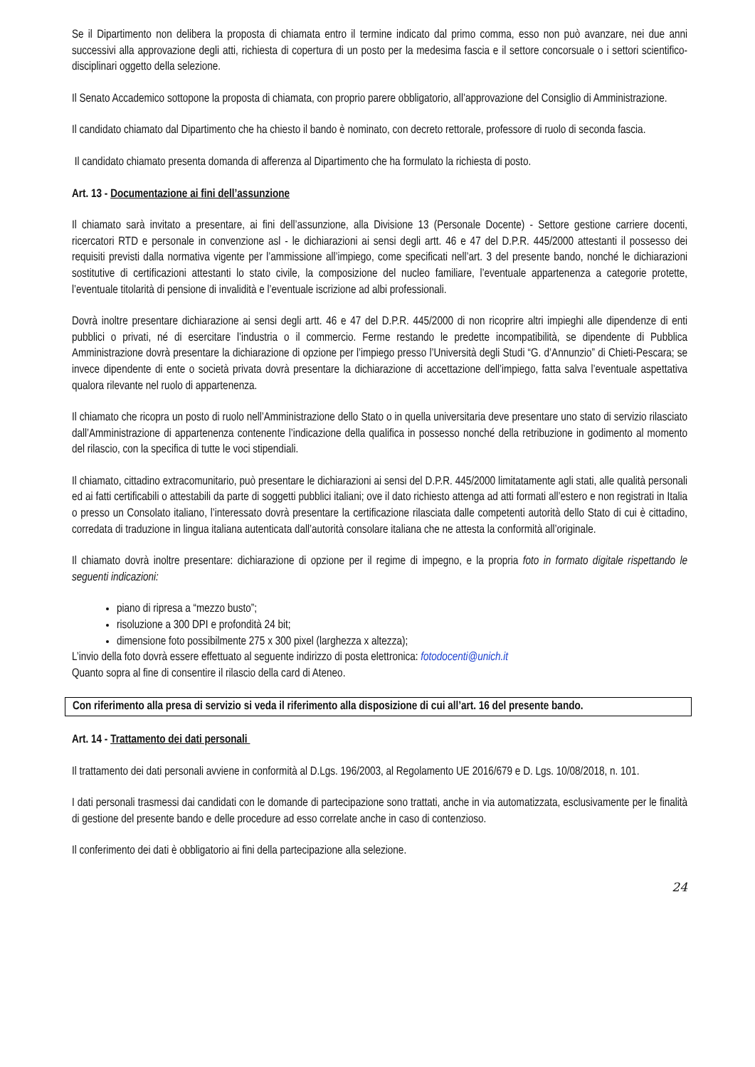Se il Dipartimento non delibera la proposta di chiamata entro il termine indicato dal primo comma, esso non può avanzare, nei due anni successivi alla approvazione degli atti, richiesta di copertura di un posto per la medesima fascia e il settore concorsuale o i settori scientifico-disciplinari oggetto della selezione.
Il Senato Accademico sottopone la proposta di chiamata, con proprio parere obbligatorio, all’approvazione del Consiglio di Amministrazione.
Il candidato chiamato dal Dipartimento che ha chiesto il bando è nominato, con decreto rettorale, professore di ruolo di seconda fascia.
Il candidato chiamato presenta domanda di afferenza al Dipartimento che ha formulato la richiesta di posto.
Art. 13 - Documentazione ai fini dell’assunzione
Il chiamato sarà invitato a presentare, ai fini dell’assunzione, alla Divisione 13 (Personale Docente) - Settore gestione carriere docenti, ricercatori RTD e personale in convenzione asl - le dichiarazioni ai sensi degli artt. 46 e 47 del D.P.R. 445/2000 attestanti il possesso dei requisiti previsti dalla normativa vigente per l’ammissione all’impiego, come specificati nell’art. 3 del presente bando, nonché le dichiarazioni sostitutive di certificazioni attestanti lo stato civile, la composizione del nucleo familiare, l’eventuale appartenenza a categorie protette, l’eventuale titolarità di pensione di invalidità e l’eventuale iscrizione ad albi professionali.
Dovrà inoltre presentare dichiarazione ai sensi degli artt. 46 e 47 del D.P.R. 445/2000 di non ricoprire altri impieghi alle dipendenze di enti pubblici o privati, né di esercitare l’industria o il commercio. Ferme restando le predette incompatibilità, se dipendente di Pubblica Amministrazione dovrà presentare la dichiarazione di opzione per l’impiego presso l’Università degli Studi “G. d’Annunzio” di Chieti-Pescara; se invece dipendente di ente o società privata dovrà presentare la dichiarazione di accettazione dell’impiego, fatta salva l’eventuale aspettativa qualora rilevante nel ruolo di appartenenza.
Il chiamato che ricopra un posto di ruolo nell’Amministrazione dello Stato o in quella universitaria deve presentare uno stato di servizio rilasciato dall’Amministrazione di appartenenza contenente l’indicazione della qualifica in possesso nonché della retribuzione in godimento al momento del rilascio, con la specifica di tutte le voci stipendiali.
Il chiamato, cittadino extracomunitario, può presentare le dichiarazioni ai sensi del D.P.R. 445/2000 limitatamente agli stati, alle qualità personali ed ai fatti certificabili o attestabili da parte di soggetti pubblici italiani; ove il dato richiesto attenga ad atti formati all’estero e non registrati in Italia o presso un Consolato italiano, l’interessato dovrà presentare la certificazione rilasciata dalle competenti autorità dello Stato di cui è cittadino, corredata di traduzione in lingua italiana autenticata dall’autorità consolare italiana che ne attesta la conformità all’originale.
Il chiamato dovrà inoltre presentare: dichiarazione di opzione per il regime di impegno, e la propria foto in formato digitale rispettando le seguenti indicazioni:
piano di ripresa a “mezzo busto”;
risoluzione a 300 DPI e profondità 24 bit;
dimensione foto possibilmente 275 x 300 pixel (larghezza x altezza);
L’invio della foto dovrà essere effettuato al seguente indirizzo di posta elettronica: fotodocenti@unich.it
Quanto sopra al fine di consentire il rilascio della card di Ateneo.
Con riferimento alla presa di servizio si veda il riferimento alla disposizione di cui all’art. 16 del presente bando.
Art. 14 - Trattamento dei dati personali
Il trattamento dei dati personali avviene in conformità al D.Lgs. 196/2003, al Regolamento UE 2016/679 e D. Lgs. 10/08/2018, n. 101.
I dati personali trasmessi dai candidati con le domande di partecipazione sono trattati, anche in via automatizzata, esclusivamente per le finalità di gestione del presente bando e delle procedure ad esso correlate anche in caso di contenzioso.
Il conferimento dei dati è obbligatorio ai fini della partecipazione alla selezione.
24